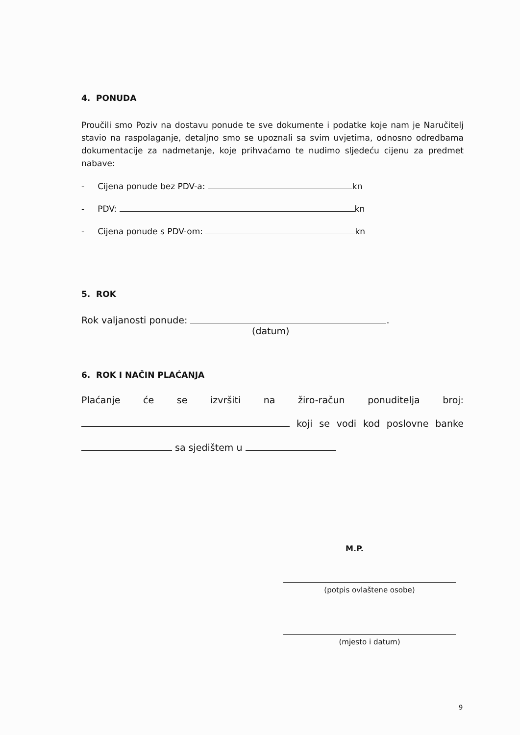4. PONUDA
Proučili smo Poziv na dostavu ponude te sve dokumente i podatke koje nam je Naručitelj stavio na raspolaganje, detaljno smo se upoznali sa svim uvjetima, odnosno odredbama dokumentacije za nadmetanje, koje prihvaćamo te nudimo sljedeću cijenu za predmet nabave:
- Cijena ponude bez PDV-a: kn
- PDV: kn
- Cijena ponude s PDV-om: kn
5. ROK
Rok valjanosti ponude: .
(datum)
6. ROK I NAČIN PLAĆANJA
Plaćanje će se izvršiti na žiro-račun ponuditelja broj:
koji se vodi kod poslovne banke
sa sjedištem u
M.P.
(potpis ovlaštene osobe)
(mjesto i datum)
9